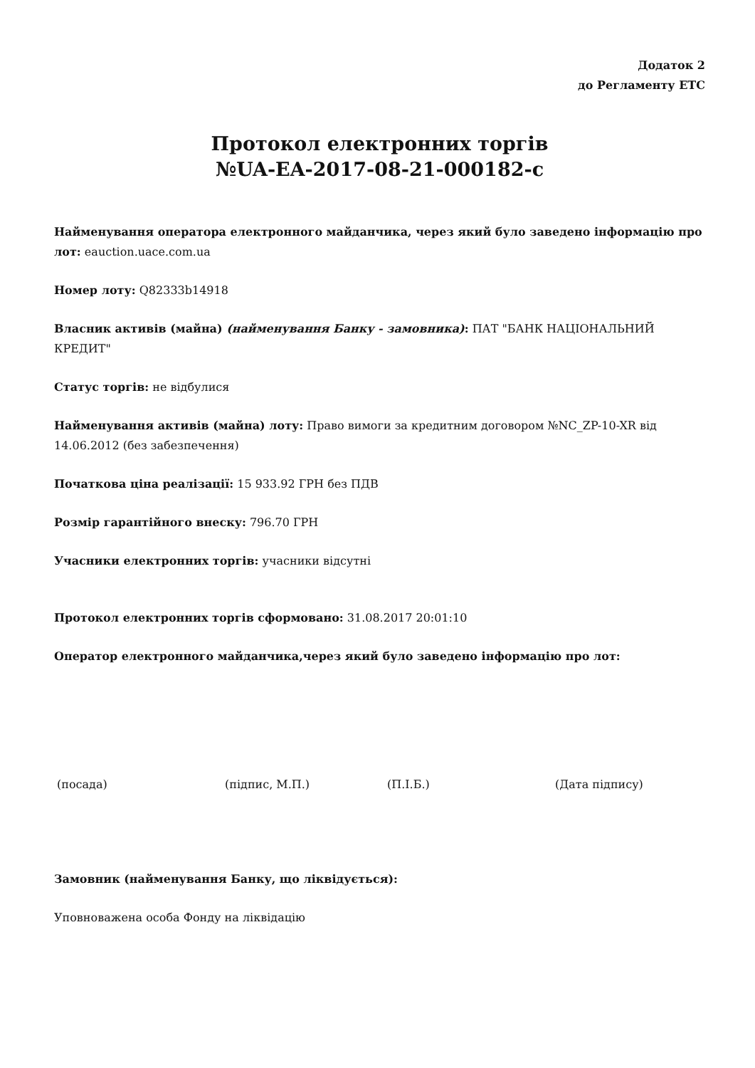Додаток 2
до Регламенту ЕТС
Протокол електронних торгів
№UA-EA-2017-08-21-000182-c
Найменування оператора електронного майданчика, через який було заведено інформацію про лот: eauction.uace.com.ua
Номер лоту: Q82333b14918
Власник активів (майна) (найменування Банку - замовника): ПАТ "БАНК НАЦІОНАЛЬНИЙ КРЕДИТ"
Статус торгів: не відбулися
Найменування активів (майна) лоту: Право вимоги за кредитним договором №NC_ZP-10-XR від 14.06.2012 (без забезпечення)
Початкова ціна реалізації: 15 933.92 ГРН без ПДВ
Розмір гарантійного внеску: 796.70 ГРН
Учасники електронних торгів: учасники відсутні
Протокол електронних торгів сформовано: 31.08.2017 20:01:10
Оператор електронного майданчика,через який було заведено інформацію про лот:
(посада) (підпис, М.П.) (П.І.Б.) (Дата підпису)
Замовник (найменування Банку, що ліквідується):
Уповноважена особа Фонду на ліквідацію